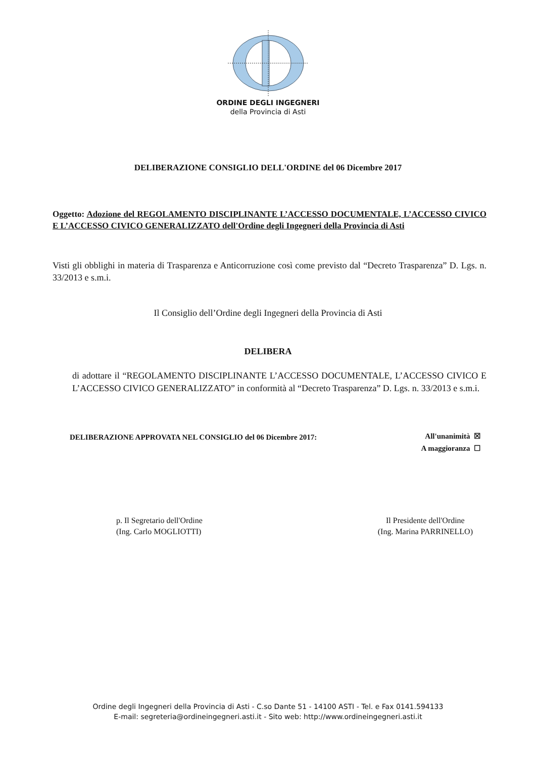ORDINE DEGLI INGEGNERI
della Provincia di Asti
DELIBERAZIONE CONSIGLIO DELL'ORDINE del 06 Dicembre 2017
Oggetto: Adozione del REGOLAMENTO DISCIPLINANTE L’ACCESSO DOCUMENTALE, L’ACCESSO CIVICO E L’ACCESSO CIVICO GENERALIZZATO dell'Ordine degli Ingegneri della Provincia di Asti
Visti gli obblighi in materia di Trasparenza e Anticorruzione così come previsto dal “Decreto Trasparenza” D. Lgs. n. 33/2013 e s.m.i.
Il Consiglio dell’Ordine degli Ingegneri della Provincia di Asti
DELIBERA
di adottare il “REGOLAMENTO DISCIPLINANTE L’ACCESSO DOCUMENTALE, L’ACCESSO CIVICO E L’ACCESSO CIVICO GENERALIZZATO” in conformità al “Decreto Trasparenza” D. Lgs. n. 33/2013 e s.m.i.
DELIBERAZIONE APPROVATA NEL CONSIGLIO del 06 Dicembre 2017:
All'unanimità ☒
A maggioranza ☐
p. Il Segretario dell'Ordine
(Ing. Carlo MOGLIOTTI)
Il Presidente dell'Ordine
(Ing. Marina PARRINELLO)
Ordine degli Ingegneri della Provincia di Asti - C.so Dante 51 - 14100 ASTI - Tel. e Fax 0141.594133
E-mail: segreteria@ordineingegneri.asti.it - Sito web: http://www.ordineingegneri.asti.it